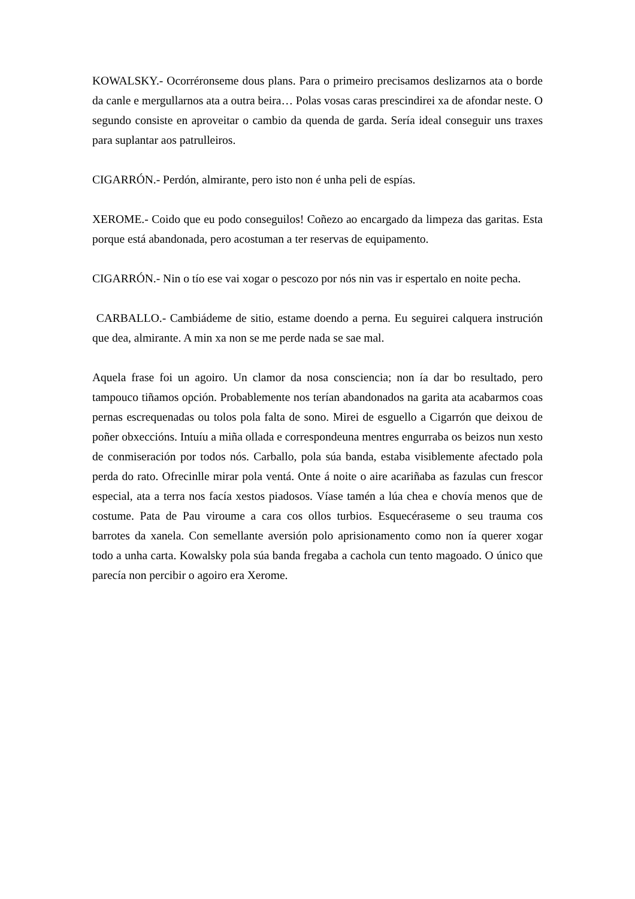KOWALSKY.- Ocorréronseme dous plans. Para o primeiro precisamos deslizarnos ata o borde da canle e mergullarnos ata a outra beira… Polas vosas caras prescindirei xa de afondar neste. O segundo consiste en aproveitar o cambio da quenda de garda. Sería ideal conseguir uns traxes para suplantar aos patrulleiros.
CIGARRÓN.- Perdón, almirante, pero isto non é unha peli de espías.
XEROME.- Coido que eu podo conseguilos! Coñezo ao encargado da limpeza das garitas. Esta porque está abandonada, pero acostuman a ter reservas de equipamento.
CIGARRÓN.- Nin o tío ese vai xogar o pescozo por nós nin vas ir espertalo en noite pecha.
CARBALLO.- Cambiádeme de sitio, estame doendo a perna. Eu seguirei calquera instrución que dea, almirante. A min xa non se me perde nada se sae mal.
Aquela frase foi un agoiro. Un clamor da nosa consciencia; non ía dar bo resultado, pero tampouco tiñamos opción. Probablemente nos terían abandonados na garita ata acabarmos coas pernas escrequenadas ou tolos pola falta de sono. Mirei de esguello a Cigarrón que deixou de poñer obxeccións. Intuíu a miña ollada e correspondeuna mentres engurraba os beizos nun xesto de conmiseración por todos nós. Carballo, pola súa banda, estaba visiblemente afectado pola perda do rato. Ofrecinlle mirar pola ventá. Onte á noite o aire acariñaba as fazulas cun frescor especial, ata a terra nos facía xestos piadosos. Víase tamén a lúa chea e chovía menos que de costume. Pata de Pau viroume a cara cos ollos turbios. Esquecéraseme o seu trauma cos barrotes da xanela. Con semellante aversión polo aprisionamento como non ía querer xogar todo a unha carta. Kowalsky pola súa banda fregaba a cachola cun tento magoado. O único que parecía non percibir o agoiro era Xerome.